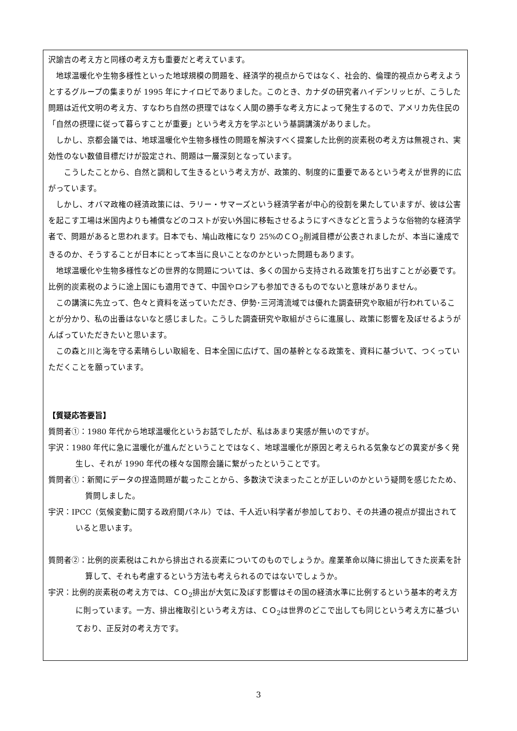沢諭吉の考え方と同様の考え方も重要だと考えています。
　地球温暖化や生物多様性といった地球規模の問題を、経済学的視点からではなく、社会的、倫理的視点から考えようとするグループの集まりが 1995 年にナイロビでありました。このとき、カナダの研究者ハイデンリッヒが、こうした問題は近代文明の考え方、すなわち自然の摂理ではなく人間の勝手な考え方によって発生するので、アメリカ先住民の「自然の摂理に従って暮らすことが重要」という考え方を学ぶという基調講演がありました。
　しかし、京都会議では、地球温暖化や生物多様性の問題を解決すべく提案した比例的炭素税の考え方は無視され、実効性のない数値目標だけが設定され、問題は一層深刻となっています。
　　こうしたことから、自然と調和して生きるという考え方が、政策的、制度的に重要であるという考えが世界的に広がっています。
　しかし、オバマ政権の経済政策には、ラリー・サマーズという経済学者が中心的役割を果たしていますが、彼は公害を起こす工場は米国内よりも補償などのコストが安い外国に移転させるようにすべきなどと言うような俗物的な経済学者で、問題があると思われます。日本でも、鳩山政権になり 25%のＣＯ<sub>2</sub>削減目標が公表されましたが、本当に達成できるのか、そうすることが日本にとって本当に良いことなのかといった問題もあります。
　地球温暖化や生物多様性などの世界的な問題については、多くの国から支持される政策を打ち出すことが必要です。比例的炭素税のように途上国にも適用できて、中国やロシアも参加できるものでないと意味がありません。
　この講演に先立って、色々と資料を送っていただき、伊勢･三河湾流域では優れた調査研究や取組が行われていることが分かり、私の出番はないなと感じました。こうした調査研究や取組がさらに進展し、政策に影響を及ぼせるようがんばっていただきたいと思います。
　この森と川と海を守る素晴らしい取組を、日本全国に広げて、国の基幹となる政策を、資料に基づいて、つくっていただくことを願っています。
【質疑応答要旨】
質問者①：1980 年代から地球温暖化というお話でしたが、私はあまり実感が無いのですが。
宇沢：1980 年代に急に温暖化が進んだということではなく、地球温暖化が原因と考えられる気象などの異変が多く発生し、それが 1990 年代の様々な国際会議に繋がったということです。
質問者①：新聞にデータの捏造問題が載ったことから、多数決で決まったことが正しいのかという疑問を感じたため、質問しました。
宇沢：IPCC（気候変動に関する政府間パネル）では、千人近い科学者が参加しており、その共通の視点が提出されていると思います。
質問者②：比例的炭素税はこれから排出される炭素についてのものでしょうか。産業革命以降に排出してきた炭素を計算して、それも考慮するという方法も考えられるのではないでしょうか。
宇沢：比例的炭素税の考え方では、ＣＯ<sub>2</sub>排出が大気に及ぼす影響はその国の経済水準に比例するという基本的考え方に則っています。一方、排出権取引という考え方は、ＣＯ<sub>2</sub>は世界のどこで出しても同じという考え方に基づいており、正反対の考え方です。
3